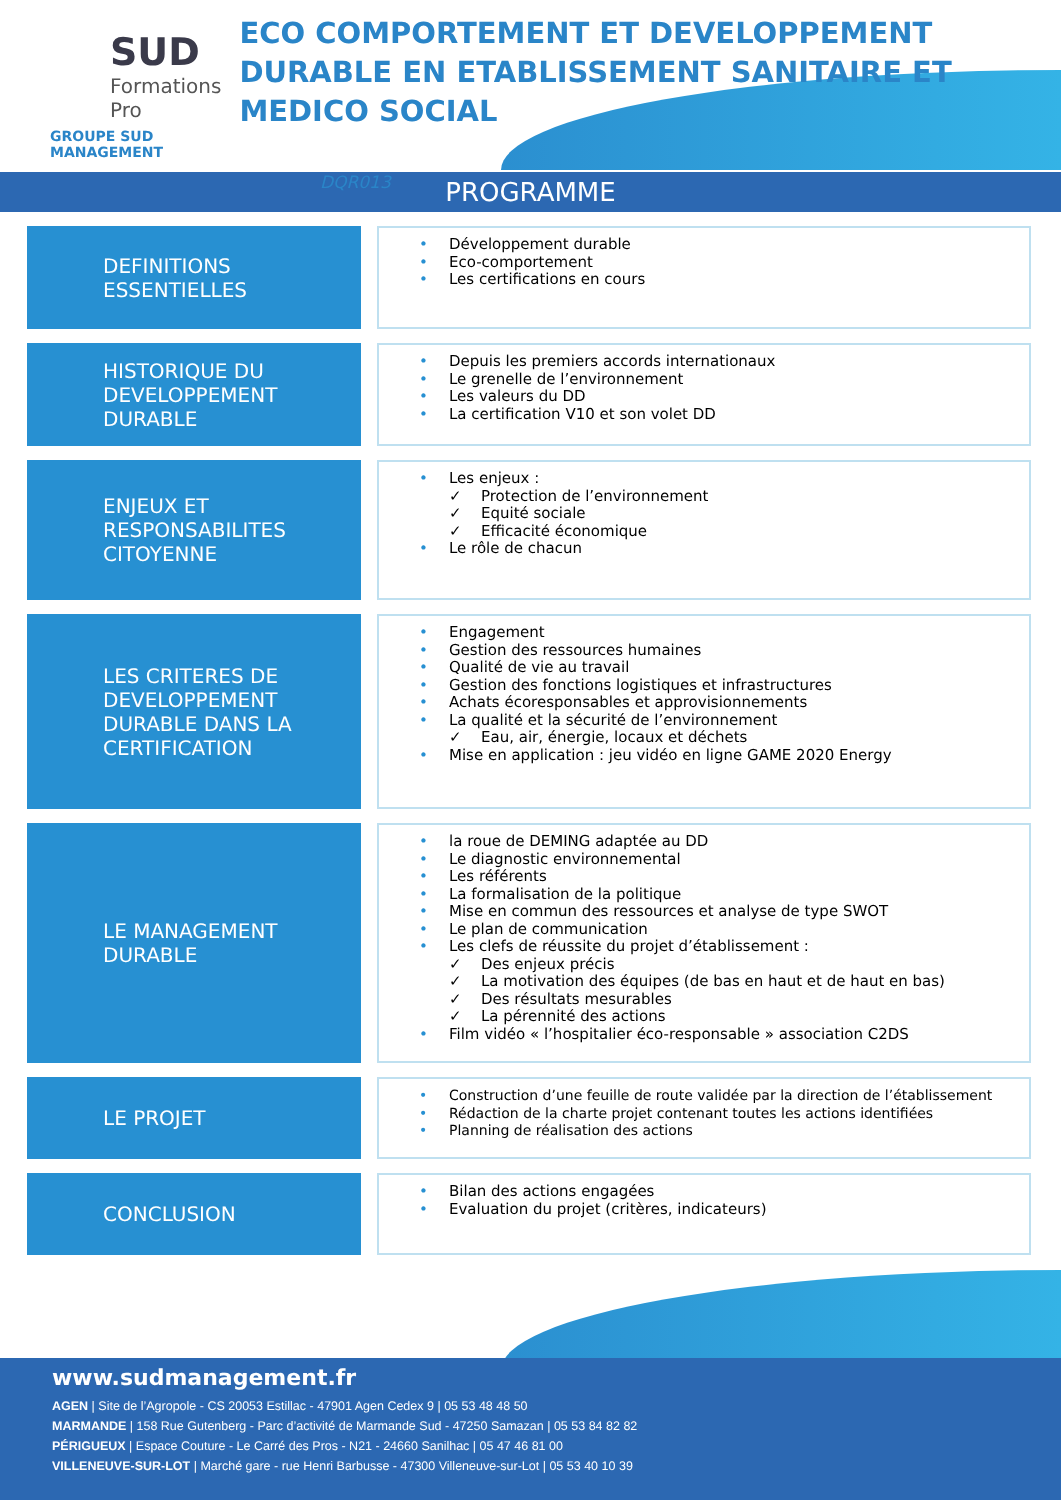SUD
Formations Pro
GROUPE SUD MANAGEMENT
ECO COMPORTEMENT ET DEVELOPPEMENT DURABLE EN ETABLISSEMENT SANITAIRE ET MEDICO SOCIAL
DQR013
PROGRAMME
DEFINITIONS ESSENTIELLES
• Développement durable
• Eco-comportement
• Les certifications en cours
HISTORIQUE DU DEVELOPPEMENT DURABLE
• Depuis les premiers accords internationaux
• Le grenelle de l’environnement
• Les valeurs du DD
• La certification V10 et son volet DD
ENJEUX ET RESPONSABILITES CITOYENNE
• Les enjeux :
✓ Protection de l’environnement
✓ Equité sociale
✓ Efficacité économique
• Le rôle de chacun
LES CRITERES DE DEVELOPPEMENT DURABLE DANS LA CERTIFICATION
• Engagement
• Gestion des ressources humaines
• Qualité de vie au travail
• Gestion des fonctions logistiques et infrastructures
• Achats écoresponsables et approvisionnements
• La qualité et la sécurité de l’environnement
✓ Eau, air, énergie, locaux et déchets
• Mise en application : jeu vidéo en ligne GAME 2020 Energy
LE MANAGEMENT DURABLE
• la roue de DEMING adaptée au DD
• Le diagnostic environnemental
• Les référents
• La formalisation de la politique
• Mise en commun des ressources et analyse de type SWOT
• Le plan de communication
• Les clefs de réussite du projet d’établissement :
✓ Des enjeux précis
✓ La motivation des équipes (de bas en haut et de haut en bas)
✓ Des résultats mesurables
✓ La pérennité des actions
• Film vidéo « l’hospitalier éco-responsable » association C2DS
LE PROJET
• Construction d’une feuille de route validée par la direction de l’établissement
• Rédaction de la charte projet contenant toutes les actions identifiées
• Planning de réalisation des actions
CONCLUSION
• Bilan des actions engagées
• Evaluation du projet (critères, indicateurs)
www.sudmanagement.fr
AGEN | Site de l’Agropole - CS 20053 Estillac - 47901 Agen Cedex 9 | 05 53 48 48 50
MARMANDE | 158 Rue Gutenberg - Parc d’activité de Marmande Sud - 47250 Samazan | 05 53 84 82 82
PÉRIGUEUX | Espace Couture - Le Carré des Pros - N21 - 24660 Sanilhac | 05 47 46 81 00
VILLENEUVE-SUR-LOT | Marché gare - rue Henri Barbusse - 47300 Villeneuve-sur-Lot | 05 53 40 10 39